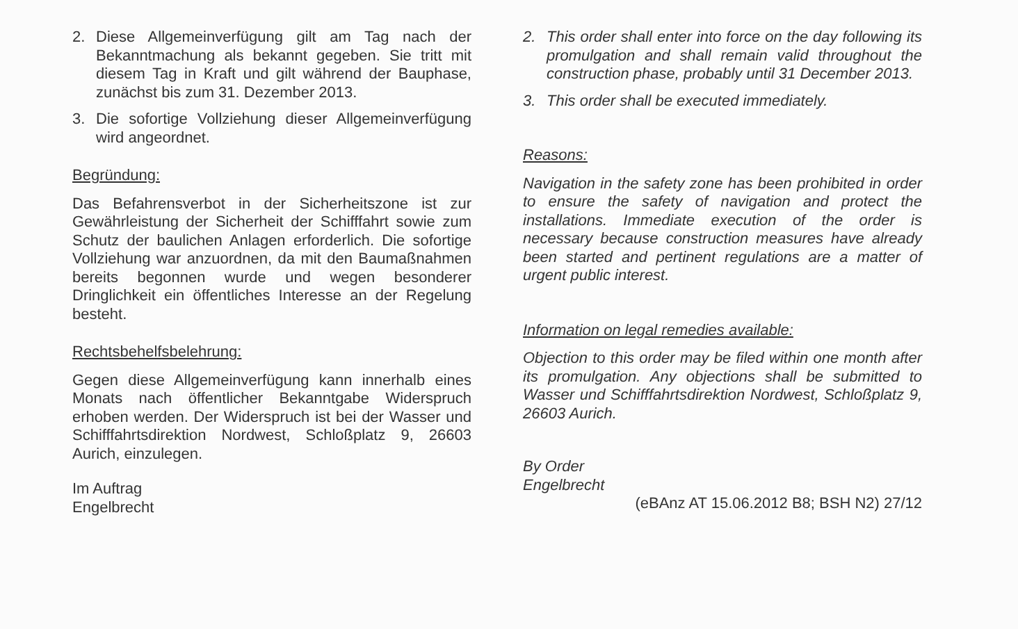2. Diese Allgemeinverfügung gilt am Tag nach der Bekanntmachung als bekannt gegeben. Sie tritt mit diesem Tag in Kraft und gilt während der Bauphase, zunächst bis zum 31. Dezember 2013.
3. Die sofortige Vollziehung dieser Allgemeinverfügung wird angeordnet.
Begründung:
Das Befahrensverbot in der Sicherheitszone ist zur Gewährleistung der Sicherheit der Schifffahrt sowie zum Schutz der baulichen Anlagen erforderlich. Die sofortige Vollziehung war anzuordnen, da mit den Baumaßnahmen bereits begonnen wurde und wegen besonderer Dringlichkeit ein öffentliches Interesse an der Regelung besteht.
Rechtsbehelfsbelehrung:
Gegen diese Allgemeinverfügung kann innerhalb eines Monats nach öffentlicher Bekanntgabe Widerspruch erhoben werden. Der Widerspruch ist bei der Wasser und Schifffahrtsdirektion Nordwest, Schloßplatz 9, 26603 Aurich, einzulegen.
Im Auftrag
Engelbrecht
2. This order shall enter into force on the day following its promulgation and shall remain valid throughout the construction phase, probably until 31 December 2013.
3. This order shall be executed immediately.
Reasons:
Navigation in the safety zone has been prohibited in order to ensure the safety of navigation and protect the installations. Immediate execution of the order is necessary because construction measures have already been started and pertinent regulations are a matter of urgent public interest.
Information on legal remedies available:
Objection to this order may be filed within one month after its promulgation. Any objections shall be submitted to Wasser und Schifffahrtsdirektion Nordwest, Schloßplatz 9, 26603 Aurich.
By Order
Engelbrecht
(eBAnz AT 15.06.2012 B8; BSH N2) 27/12